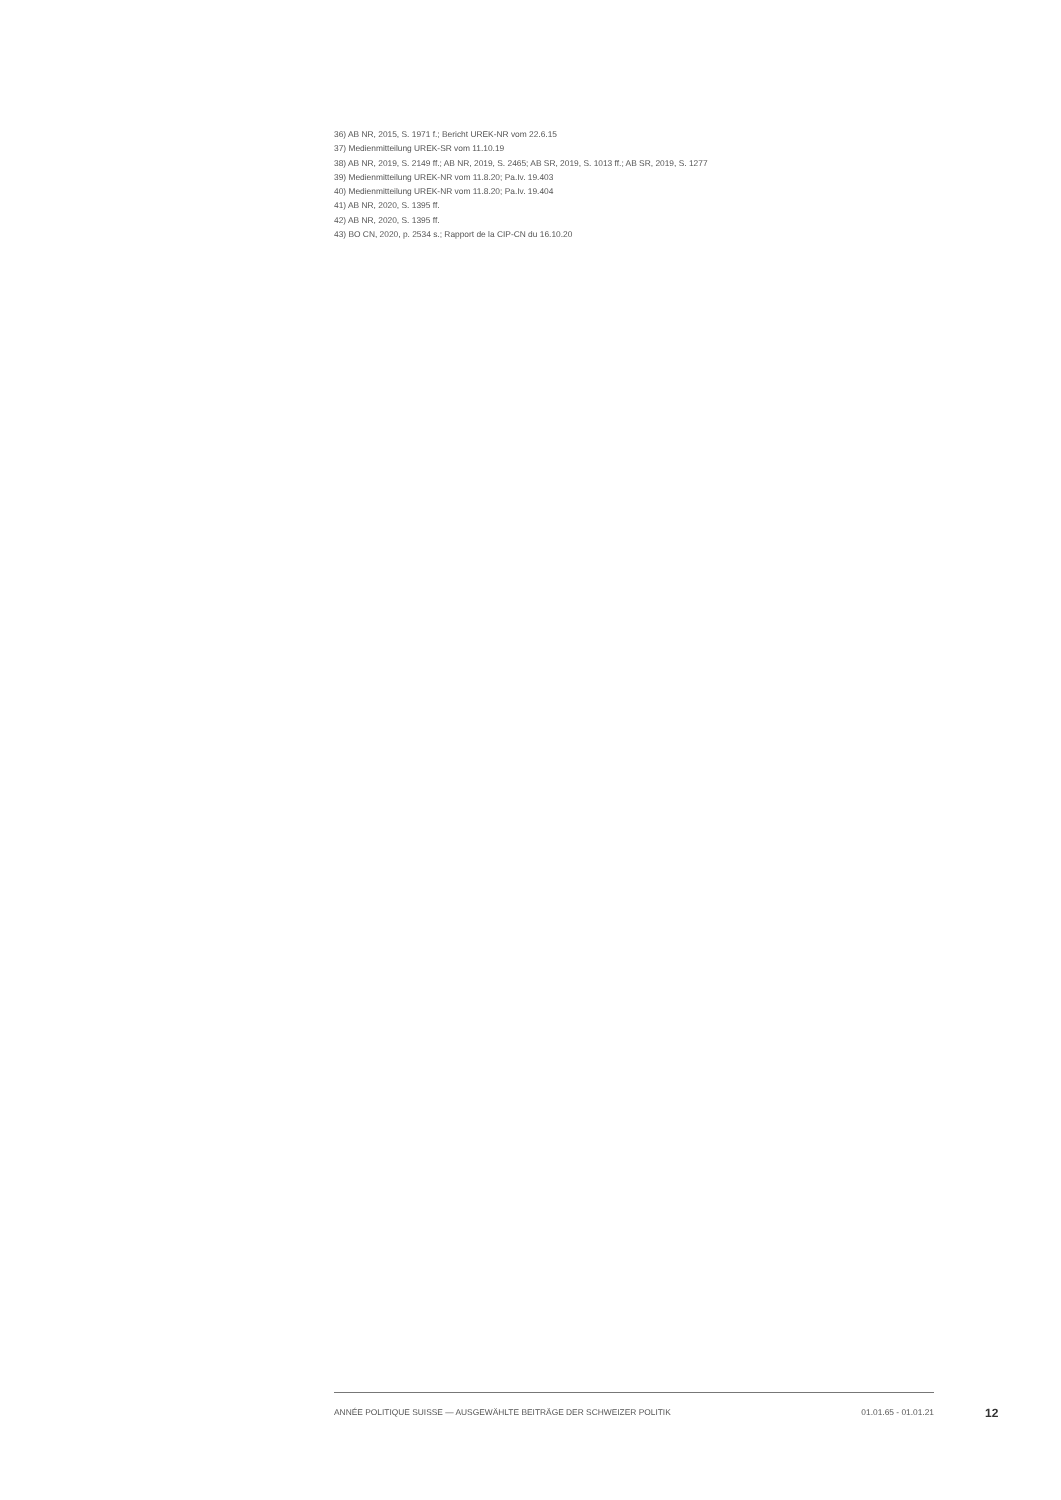36) AB NR, 2015, S. 1971 f.; Bericht UREK-NR vom 22.6.15
37) Medienmitteilung UREK-SR vom 11.10.19
38) AB NR, 2019, S. 2149 ff.; AB NR, 2019, S. 2465; AB SR, 2019, S. 1013 ff.; AB SR, 2019, S. 1277
39) Medienmitteilung UREK-NR vom 11.8.20; Pa.Iv. 19.403
40) Medienmitteilung UREK-NR vom 11.8.20; Pa.Iv. 19.404
41) AB NR, 2020, S. 1395 ff.
42) AB NR, 2020, S. 1395 ff.
43) BO CN, 2020, p. 2534 s.; Rapport de la CIP-CN du 16.10.20
ANNÉE POLITIQUE SUISSE — AUSGEWÄHLTE BEITRÄGE DER SCHWEIZER POLITIK 01.01.65 - 01.01.21
12